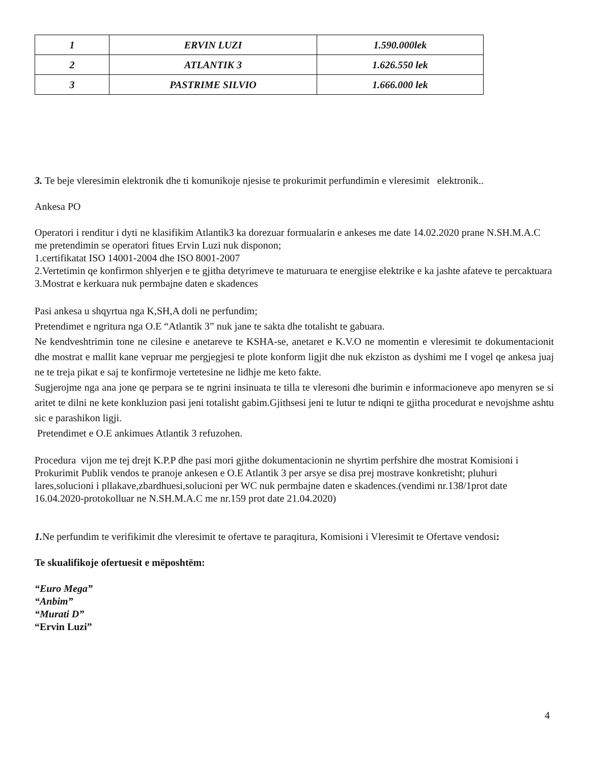| 1 | ERVIN LUZI | 1.590.000lek |
| 2 | ATLANTIK 3 | 1.626.550 lek |
| 3 | PASTRIME SILVIO | 1.666.000 lek |
3. Te beje vleresimin elektronik dhe ti komunikoje njesise te prokurimit perfundimin e vleresimit elektronik..
Ankesa PO
Operatori i renditur i dyti ne klasifikim Atlantik3 ka dorezuar formualarin e ankeses me date 14.02.2020 prane N.SH.M.A.C me pretendimin se operatori fitues Ervin Luzi nuk disponon;
1.certifikatat ISO 14001-2004 dhe ISO 8001-2007
2.Vertetimin qe konfirmon shlyerjen e te gjitha detyrimeve te maturuara te energjise elektrike e ka jashte afateve te percaktuara
3.Mostrat e kerkuara nuk permbajne daten e skadences
Pasi ankesa u shqyrtua nga K,SH,A doli ne perfundim;
Pretendimet e ngritura nga O.E “Atlantik 3” nuk jane te sakta dhe totalisht te gabuara.
Ne kendveshtrimin tone ne cilesine e anetareve te KSHA-se, anetaret e K.V.O ne momentin e vleresimit te dokumentacionit dhe mostrat e mallit kane vepruar me pergjegjesi te plote konform ligjit dhe nuk ekziston as dyshimi me I vogel qe ankesa juaj ne te treja pikat e saj te konfirmoje vertetesine ne lidhje me keto fakte.
Sugjerojme nga ana jone qe perpara se te ngrini insinuata te tilla te vleresoni dhe burimin e informacioneve apo menyren se si aritet te dilni ne kete konkluzion pasi jeni totalisht gabim.Gjithsesi jeni te lutur te ndiqni te gjitha procedurat e nevojshme ashtu sic e parashikon ligji.
Pretendimet e O.E ankimues Atlantik 3 refuzohen.
Procedura vijon me tej drejt K.P.P dhe pasi mori gjithe dokumentacionin ne shyrtim perfshire dhe mostrat Komisioni i Prokurimit Publik vendos te pranoje ankesen e O.E Atlantik 3 per arsye se disa prej mostrave konkretisht; pluhuri lares,solucioni i pllakave,zbardhuesi,solucioni per WC nuk permbajne daten e skadences.(vendimi nr.138/1prot date 16.04.2020-protokolluar ne N.SH.M.A.C me nr.159 prot date 21.04.2020)
1. Ne perfundim te verifikimit dhe vleresimit te ofertave te paraqitura, Komisioni i Vleresimit te Ofertave vendosi:
Te skualifikoje ofertuesit e mëposhtëm:
“Euro Mega”
“Anbim”
“Murati D”
“Ervin Luzi”
4